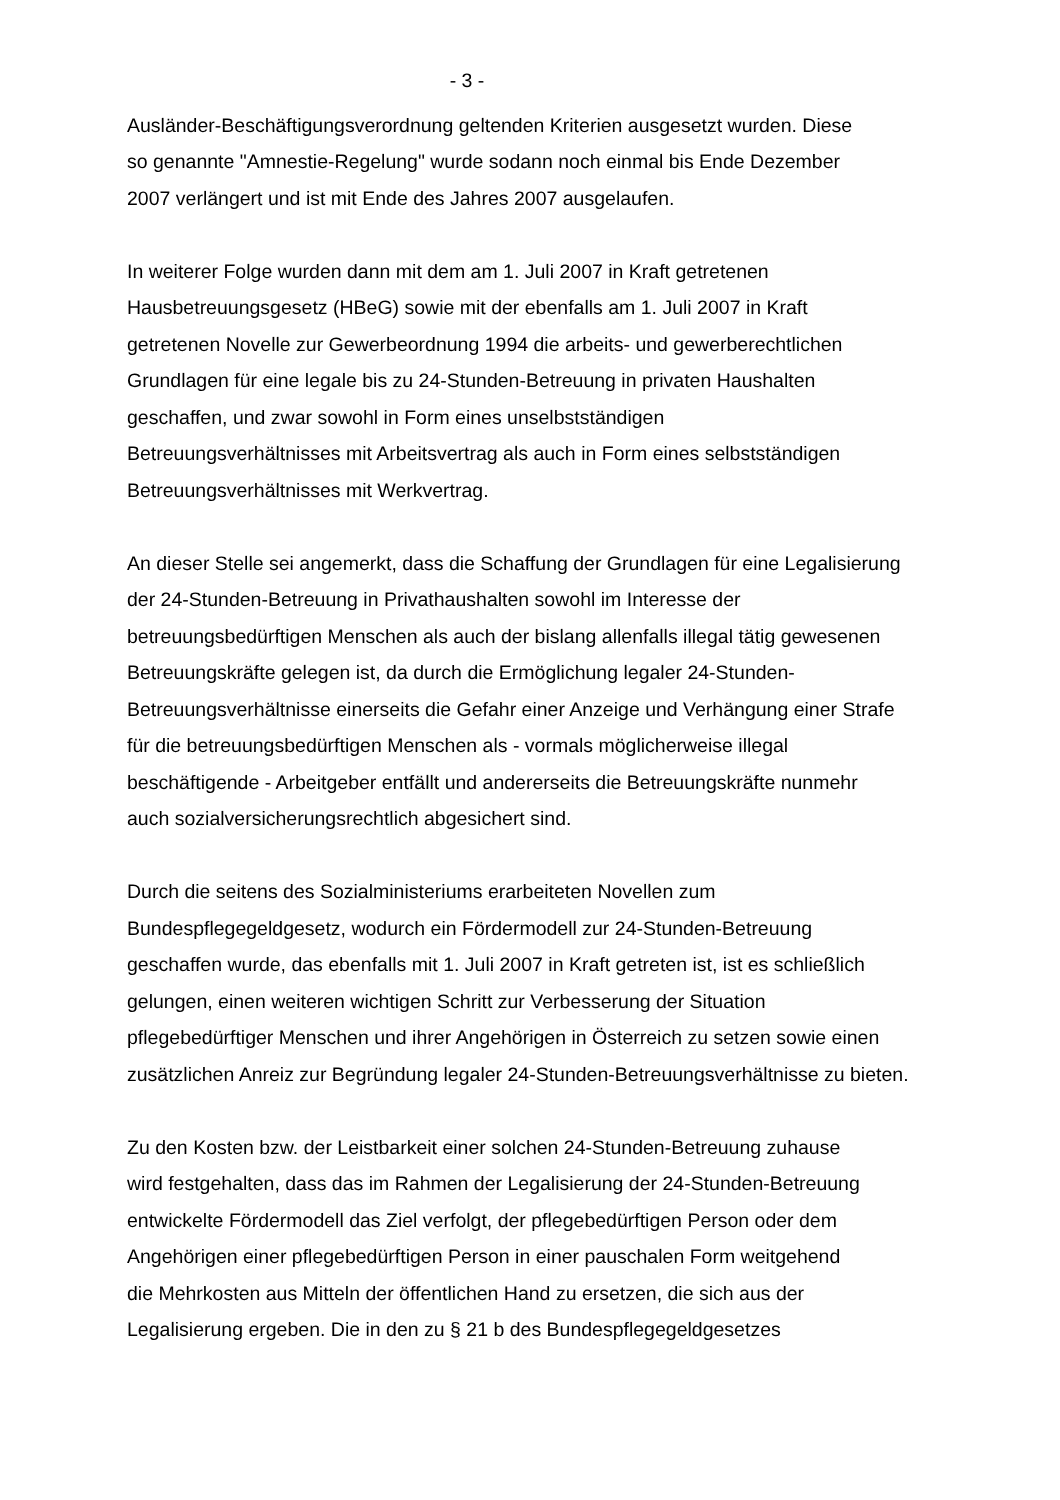- 3 -
Ausländer-Beschäftigungsverordnung geltenden Kriterien ausgesetzt wurden. Diese
so genannte "Amnestie-Regelung" wurde sodann noch einmal bis Ende Dezember
2007 verlängert und ist mit Ende des Jahres 2007 ausgelaufen.
In weiterer Folge wurden dann mit dem am 1. Juli 2007 in Kraft getretenen
Hausbetreuungsgesetz (HBeG) sowie mit der ebenfalls am 1. Juli 2007 in Kraft
getretenen Novelle zur Gewerbeordnung 1994 die arbeits- und gewerberechtlichen
Grundlagen für eine legale bis zu 24-Stunden-Betreuung in privaten Haushalten
geschaffen, und zwar sowohl in Form eines unselbstständigen
Betreuungsverhältnisses mit Arbeitsvertrag als auch in Form eines selbstständigen
Betreuungsverhältnisses mit Werkvertrag.
An dieser Stelle sei angemerkt, dass die Schaffung der Grundlagen für eine Legalisierung
der 24-Stunden-Betreuung in Privathaushalten sowohl im Interesse der
betreuungsbedürftigen Menschen als auch der bislang allenfalls illegal tätig gewesenen
Betreuungskräfte gelegen ist, da durch die Ermöglichung legaler 24-Stunden-
Betreuungsverhältnisse einerseits die Gefahr einer Anzeige und Verhängung einer Strafe
für die betreuungsbedürftigen Menschen als - vormals möglicherweise illegal
beschäftigende - Arbeitgeber entfällt und andererseits die Betreuungskräfte nunmehr
auch sozialversicherungsrechtlich abgesichert sind.
Durch die seitens des Sozialministeriums erarbeiteten Novellen zum
Bundespflegegeldgesetz, wodurch ein Fördermodell zur 24-Stunden-Betreuung
geschaffen wurde, das ebenfalls mit 1. Juli 2007 in Kraft getreten ist, ist es schließlich
gelungen, einen weiteren wichtigen Schritt zur Verbesserung der Situation
pflegebedürftiger Menschen und ihrer Angehörigen in Österreich zu setzen sowie einen
zusätzlichen Anreiz zur Begründung legaler 24-Stunden-Betreuungsverhältnisse zu bieten.
Zu den Kosten bzw. der Leistbarkeit einer solchen 24-Stunden-Betreuung zuhause
wird festgehalten, dass das im Rahmen der Legalisierung der 24-Stunden-Betreuung
entwickelte Fördermodell das Ziel verfolgt, der pflegebedürftigen Person oder dem
Angehörigen einer pflegebedürftigen Person in einer pauschalen Form weitgehend
die Mehrkosten aus Mitteln der öffentlichen Hand zu ersetzen, die sich aus der
Legalisierung ergeben. Die in den zu § 21 b des Bundespflegegeldgesetzes